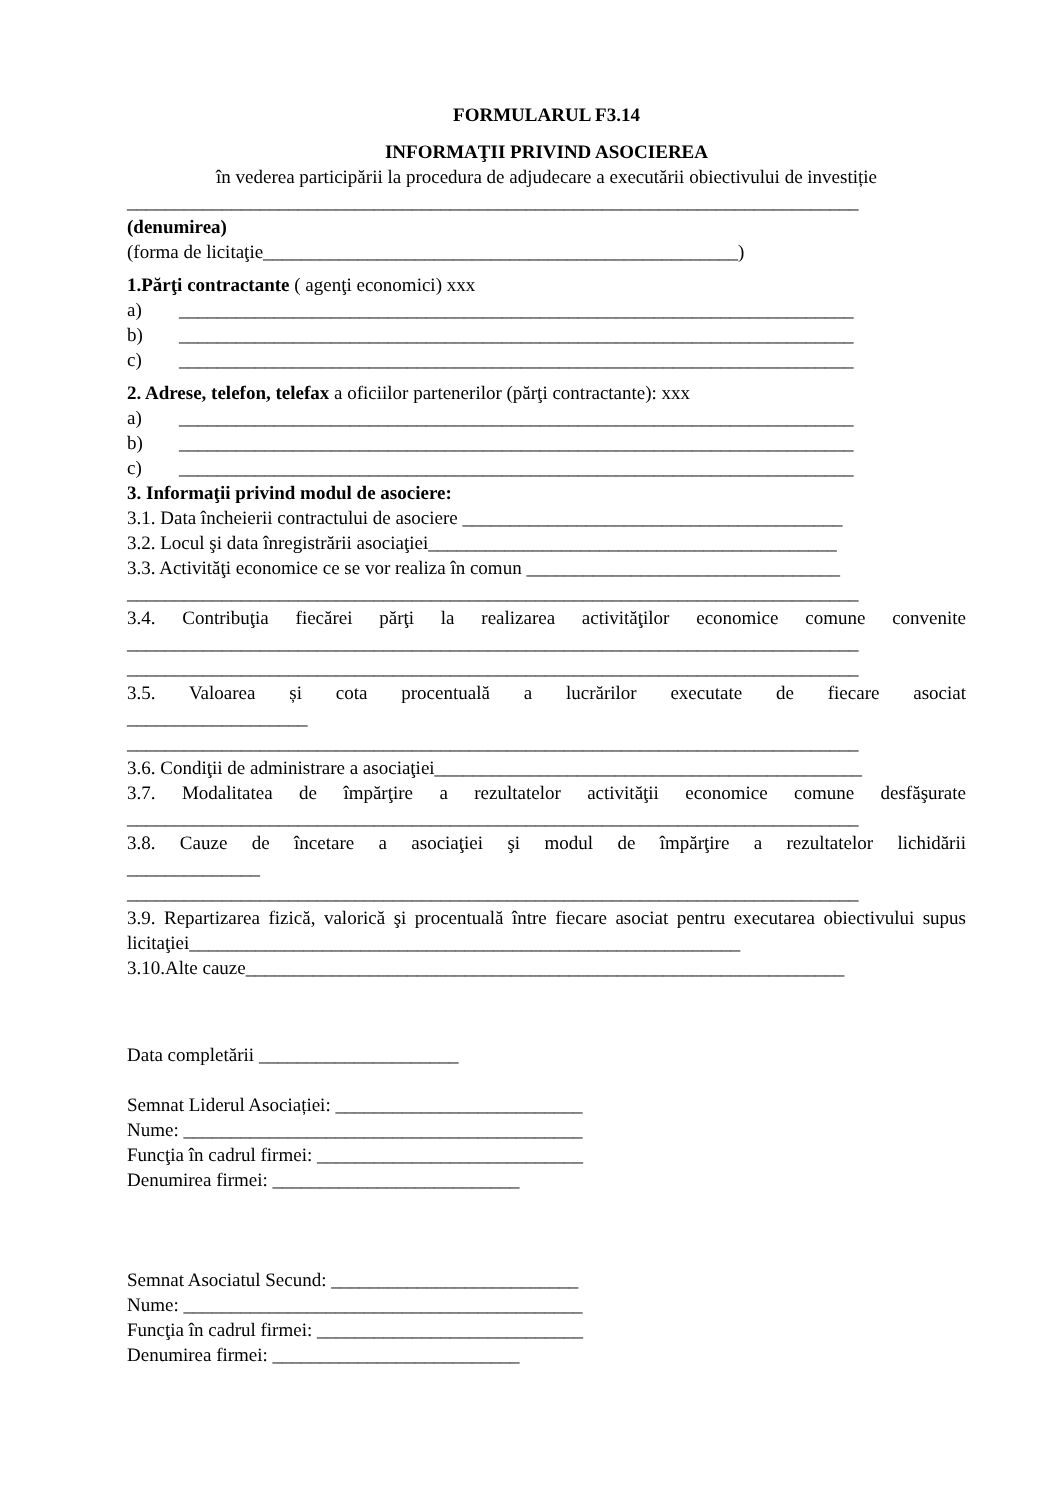FORMULARUL F3.14
INFORMAŢII PRIVIND ASOCIEREA
în vederea participării la procedura de adjudecare a executării obiectivului de investiție
_____________________________________________________________________________
(denumirea)
(forma de licitaţie__________________________________________________)
1.Părţi contractante ( agenţi economici) xxx
a) _______________________________________________________________________
b) _______________________________________________________________________
c) _______________________________________________________________________
2. Adrese, telefon, telefax a oficiilor partenerilor (părţi contractante): xxx
a) _______________________________________________________________________
b) _______________________________________________________________________
c) _______________________________________________________________________
3. Informaţii privind modul de asociere:
3.1. Data încheierii contractului de asociere ________________________________________
3.2. Locul şi data înregistrării asociaţiei___________________________________________
3.3. Activităţi economice ce se vor realiza în comun _________________________________
_____________________________________________________________________________
3.4. Contribuţia fiecărei părţi la realizarea activităţilor economice comune convenite
_____________________________________________________________________________
_____________________________________________________________________________
3.5. Valoarea și cota procentuală a lucrărilor executate de fiecare asociat
___________________
_____________________________________________________________________________
3.6. Condiţii de administrare a asociaţiei_____________________________________________
3.7. Modalitatea de împărţire a rezultatelor activităţii economice comune desfăşurate
_____________________________________________________________________________
3.8. Cauze de încetare a asociaţiei şi modul de împărţire a rezultatelor lichidării
______________
_____________________________________________________________________________
3.9. Repartizarea fizică, valorică şi procentuală între fiecare asociat pentru executarea obiectivului supus
licitaţiei__________________________________________________________
3.10.Alte cauze_______________________________________________________________
Data completării _____________________
Semnat Liderul Asociației: __________________________
Nume: __________________________________________
Funcţia în cadrul firmei: ____________________________
Denumirea firmei: __________________________
Semnat Asociatul Secund: __________________________
Nume: __________________________________________
Funcţia în cadrul firmei: ____________________________
Denumirea firmei: __________________________